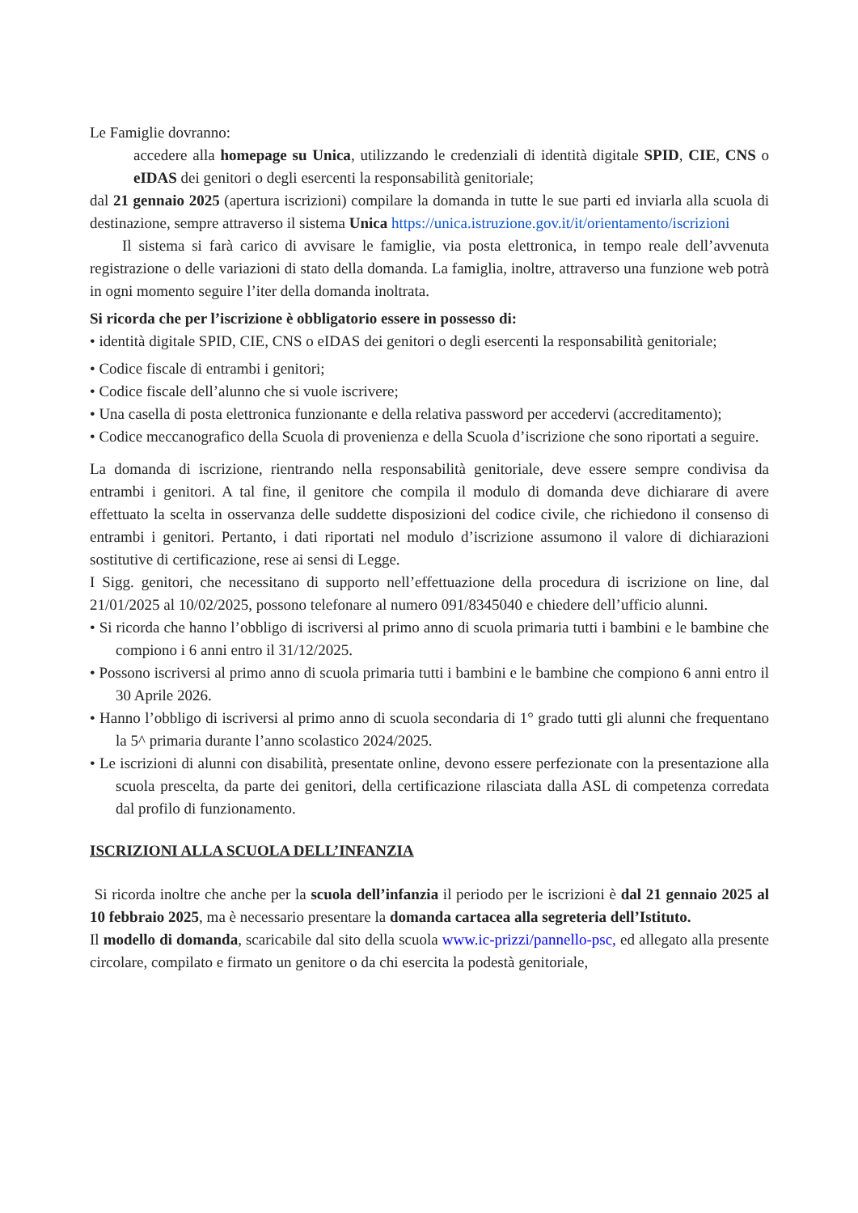Le Famiglie dovranno:
accedere alla homepage su Unica, utilizzando le credenziali di identità digitale SPID, CIE, CNS o eIDAS dei genitori o degli esercenti la responsabilità genitoriale;
dal 21 gennaio 2025 (apertura iscrizioni) compilare la domanda in tutte le sue parti ed inviarla alla scuola di destinazione, sempre attraverso il sistema Unica https://unica.istruzione.gov.it/it/orientamento/iscrizioni
Il sistema si farà carico di avvisare le famiglie, via posta elettronica, in tempo reale dell’avvenuta registrazione o delle variazioni di stato della domanda. La famiglia, inoltre, attraverso una funzione web potrà in ogni momento seguire l’iter della domanda inoltrata.
Si ricorda che per l’iscrizione è obbligatorio essere in possesso di:
• identità digitale SPID, CIE, CNS o eIDAS dei genitori o degli esercenti la responsabilità genitoriale;
• Codice fiscale di entrambi i genitori;
• Codice fiscale dell’alunno che si vuole iscrivere;
• Una casella di posta elettronica funzionante e della relativa password per accedervi (accreditamento);
• Codice meccanografico della Scuola di provenienza e della Scuola d’iscrizione che sono riportati a seguire.
La domanda di iscrizione, rientrando nella responsabilità genitoriale, deve essere sempre condivisa da entrambi i genitori. A tal fine, il genitore che compila il modulo di domanda deve dichiarare di avere effettuato la scelta in osservanza delle suddette disposizioni del codice civile, che richiedono il consenso di entrambi i genitori. Pertanto, i dati riportati nel modulo d’iscrizione assumono il valore di dichiarazioni sostitutive di certificazione, rese ai sensi di Legge.
I Sigg. genitori, che necessitano di supporto nell’effettuazione della procedura di iscrizione on line, dal 21/01/2025 al 10/02/2025, possono telefonare al numero 091/8345040 e chiedere dell’ufficio alunni.
• Si ricorda che hanno l’obbligo di iscriversi al primo anno di scuola primaria tutti i bambini e le bambine che compiono i 6 anni entro il 31/12/2025.
• Possono iscriversi al primo anno di scuola primaria tutti i bambini e le bambine che compiono 6 anni entro il 30 Aprile 2026.
• Hanno l’obbligo di iscriversi al primo anno di scuola secondaria di 1° grado tutti gli alunni che frequentano la 5^ primaria durante l’anno scolastico 2024/2025.
• Le iscrizioni di alunni con disabilità, presentate online, devono essere perfezionate con la presentazione alla scuola prescelta, da parte dei genitori, della certificazione rilasciata dalla ASL di competenza corredata dal profilo di funzionamento.
ISCRIZIONI ALLA SCUOLA DELL’INFANZIA
Si ricorda inoltre che anche per la scuola dell’infanzia il periodo per le iscrizioni è dal 21 gennaio 2025 al 10 febbraio 2025, ma è necessario presentare la domanda cartacea alla segreteria dell’Istituto.
Il modello di domanda, scaricabile dal sito della scuola www.ic-prizzi/pannello-psc, ed allegato alla presente circolare, compilato e firmato un genitore o da chi esercita la podestà genitoriale,